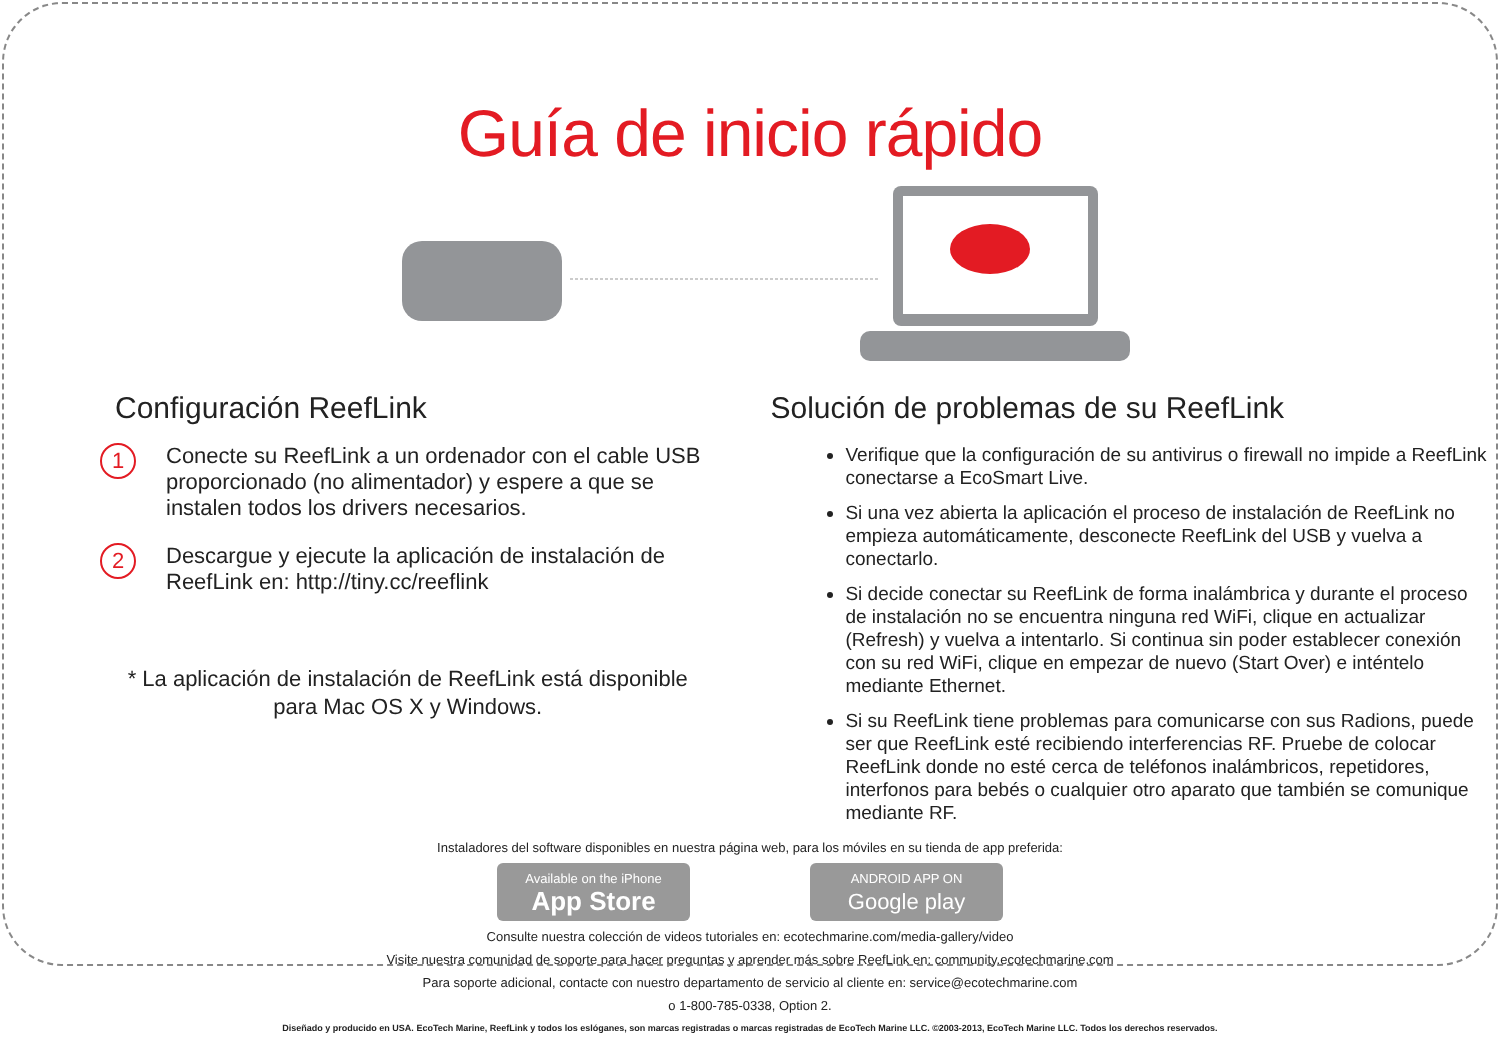Guía de inicio rápido
Configuración ReefLink
1
Conecte su ReefLink a un ordenador con el cable USB proporcionado (no alimentador) y espere a que se instalen todos los drivers necesarios.
2
Descargue y ejecute la aplicación de instalación de ReefLink en: http://tiny.cc/reeflink
* La aplicación de instalación de ReefLink está disponible
para Mac OS X y Windows.
Solución de problemas de su ReefLink
Verifique que la configuración de su antivirus o firewall no impide a ReefLink conectarse a EcoSmart Live.
Si una vez abierta la aplicación el proceso de instalación de ReefLink no empieza automáticamente, desconecte ReefLink del USB y vuelva a conectarlo.
Si decide conectar su ReefLink de forma inalámbrica y durante el proceso de instalación no se encuentra ninguna red WiFi, clique en actualizar (Refresh) y vuelva a intentarlo. Si continua sin poder establecer conexión con su red WiFi, clique en empezar de nuevo (Start Over) e inténtelo mediante Ethernet.
Si su ReefLink tiene problemas para comunicarse con sus Radions, puede ser que ReefLink esté recibiendo interferencias RF. Pruebe de colocar ReefLink donde no esté cerca de teléfonos inalámbricos, repetidores, interfonos para bebés o cualquier otro aparato que también se comunique mediante RF.
Instaladores del software disponibles en nuestra página web, para los móviles en su tienda de app preferida:
Available on the iPhone
App Store
ANDROID APP ON
Google play
Consulte nuestra colección de videos tutoriales en: ecotechmarine.com/media-gallery/video
Visite nuestra comunidad de soporte para hacer preguntas y aprender más sobre ReefLink en: community.ecotechmarine.com
Para soporte adicional, contacte con nuestro departamento de servicio al cliente en: service@ecotechmarine.com
o 1-800-785-0338, Option 2.
Diseñado y producido en USA. EcoTech Marine, ReefLink y todos los eslóganes, son marcas registradas o marcas registradas de EcoTech Marine LLC. ©2003-2013, EcoTech Marine LLC. Todos los derechos reservados.